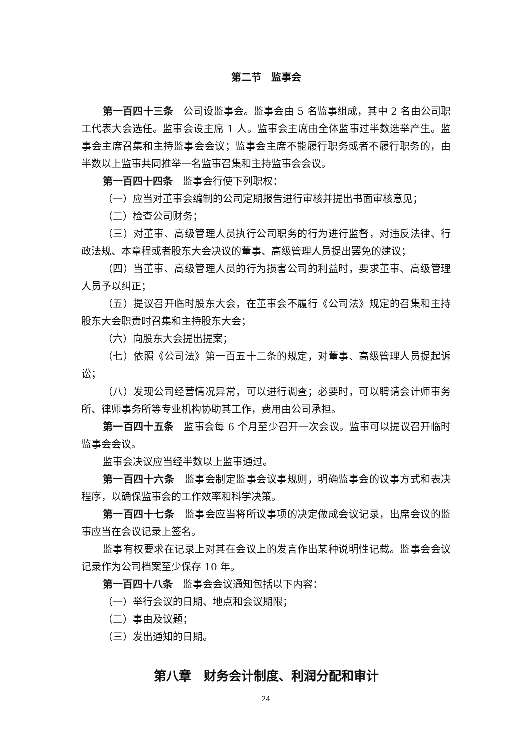第二节　监事会
第一百四十三条　公司设监事会。监事会由 5 名监事组成，其中 2 名由公司职工代表大会选任。监事会设主席 1 人。监事会主席由全体监事过半数选举产生。监事会主席召集和主持监事会会议；监事会主席不能履行职务或者不履行职务的，由半数以上监事共同推举一名监事召集和主持监事会会议。
第一百四十四条　监事会行使下列职权：
（一）应当对董事会编制的公司定期报告进行审核并提出书面审核意见；
（二）检查公司财务；
（三）对董事、高级管理人员执行公司职务的行为进行监督，对违反法律、行政法规、本章程或者股东大会决议的董事、高级管理人员提出罢免的建议；
（四）当董事、高级管理人员的行为损害公司的利益时，要求董事、高级管理人员予以纠正；
（五）提议召开临时股东大会，在董事会不履行《公司法》规定的召集和主持股东大会职责时召集和主持股东大会；
（六）向股东大会提出提案；
（七）依照《公司法》第一百五十二条的规定，对董事、高级管理人员提起诉讼；
（八）发现公司经营情况异常，可以进行调查；必要时，可以聘请会计师事务所、律师事务所等专业机构协助其工作，费用由公司承担。
第一百四十五条　监事会每 6 个月至少召开一次会议。监事可以提议召开临时监事会会议。
监事会决议应当经半数以上监事通过。
第一百四十六条　监事会制定监事会议事规则，明确监事会的议事方式和表决程序，以确保监事会的工作效率和科学决策。
第一百四十七条　监事会应当将所议事项的决定做成会议记录，出席会议的监事应当在会议记录上签名。
监事有权要求在记录上对其在会议上的发言作出某种说明性记载。监事会会议记录作为公司档案至少保存 10 年。
第一百四十八条　监事会会议通知包括以下内容：
（一）举行会议的日期、地点和会议期限；
（二）事由及议题；
（三）发出通知的日期。
第八章　财务会计制度、利润分配和审计
24